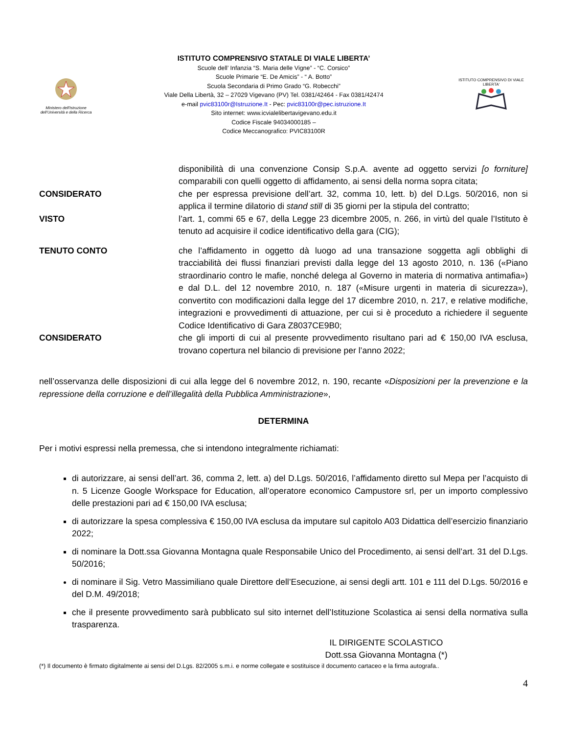Ministero dell'Istruzione
dell'Università e della Ricerca
ISTITUTO COMPRENSIVO STATALE DI VIALE LIBERTA’
Scuole dell’ Infanzia “S. Maria delle Vigne” - “C. Corsico”
Scuole Primarie “E. De Amicis” - “ A. Botto”
Scuola Secondaria di Primo Grado “G. Robecchi”
Viale Della Libertà, 32 – 27029 Vigevano (PV) Tel. 0381/42464 - Fax 0381/42474
e-mail pvic83100r@Istruzione.It - Pec: pvic83100r@pec.istruzione.It
Sito internet: www.icvialelibertavigevano.edu.it
Codice Fiscale 94034000185 –
Codice Meccanografico: PVIC83100R
ISTITUTO COMPRENSIVO DI VIALE LIBERTA'
disponibilità di una convenzione Consip S.p.A. avente ad oggetto servizi [o forniture] comparabili con quelli oggetto di affidamento, ai sensi della norma sopra citata;
CONSIDERATO che per espressa previsione dell’art. 32, comma 10, lett. b) del D.Lgs. 50/2016, non si applica il termine dilatorio di stand still di 35 giorni per la stipula del contratto;
VISTO l’art. 1, commi 65 e 67, della Legge 23 dicembre 2005, n. 266, in virtù del quale l’Istituto è tenuto ad acquisire il codice identificativo della gara (CIG);
TENUTO CONTO che l’affidamento in oggetto dà luogo ad una transazione soggetta agli obblighi di tracciabilità dei flussi finanziari previsti dalla legge del 13 agosto 2010, n. 136 («Piano straordinario contro le mafie, nonché delega al Governo in materia di normativa antimafia») e dal D.L. del 12 novembre 2010, n. 187 («Misure urgenti in materia di sicurezza»), convertito con modificazioni dalla legge del 17 dicembre 2010, n. 217, e relative modifiche, integrazioni e provvedimenti di attuazione, per cui si è proceduto a richiedere il seguente Codice Identificativo di Gara Z8037CE9B0;
CONSIDERATO che gli importi di cui al presente provvedimento risultano pari ad € 150,00 IVA esclusa, trovano copertura nel bilancio di previsione per l’anno 2022;
nell’osservanza delle disposizioni di cui alla legge del 6 novembre 2012, n. 190, recante «Disposizioni per la prevenzione e la repressione della corruzione e dell’illegalità della Pubblica Amministrazione»,
DETERMINA
Per i motivi espressi nella premessa, che si intendono integralmente richiamati:
di autorizzare, ai sensi dell’art. 36, comma 2, lett. a) del D.Lgs. 50/2016, l’affidamento diretto sul Mepa per l’acquisto di n. 5 Licenze Google Workspace for Education, all’operatore economico Campustore srl, per un importo complessivo delle prestazioni pari ad € 150,00 IVA esclusa;
di autorizzare la spesa complessiva € 150,00 IVA esclusa da imputare sul capitolo A03 Didattica dell’esercizio finanziario 2022;
di nominare la Dott.ssa Giovanna Montagna quale Responsabile Unico del Procedimento, ai sensi dell’art. 31 del D.Lgs. 50/2016;
di nominare il Sig. Vetro Massimiliano quale Direttore dell’Esecuzione, ai sensi degli artt. 101 e 111 del D.Lgs. 50/2016 e del D.M. 49/2018;
che il presente provvedimento sarà pubblicato sul sito internet dell’Istituzione Scolastica ai sensi della normativa sulla trasparenza.
IL DIRIGENTE SCOLASTICO
Dott.ssa Giovanna Montagna (*)
(*) Il documento è firmato digitalmente ai sensi del D.Lgs. 82/2005 s.m.i. e norme collegate e sostituisce il documento cartaceo e la firma autografa..
4